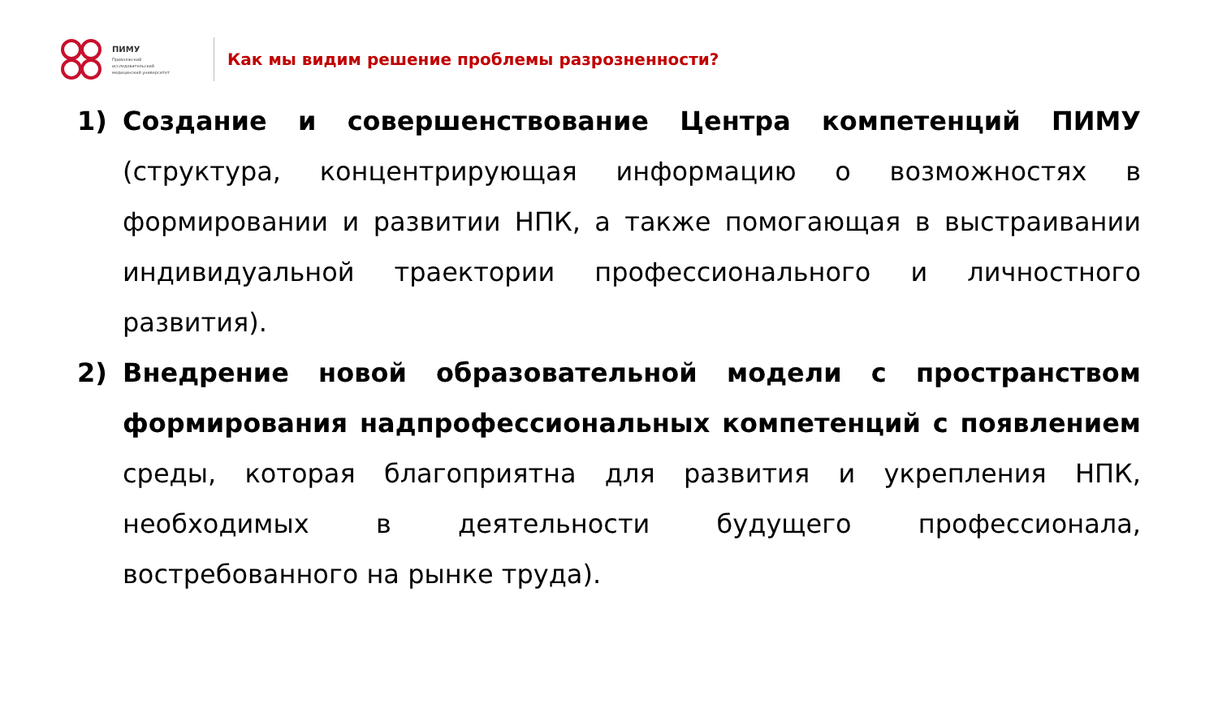ПИМУ
Приволжский
исследовательский
медицинский университет
Как мы видим решение проблемы разрозненности?
1) Создание и совершенствование Центра компетенций ПИМУ (структура, концентрирующая информацию о возможностях в формировании и развитии НПК, а также помогающая в выстраивании индивидуальной траектории профессионального и личностного развития).
2) Внедрение новой образовательной модели с пространством формирования надпрофессиональных компетенций с появлением среды, которая благоприятна для развития и укрепления НПК, необходимых в деятельности будущего профессионала, востребованного на рынке труда).